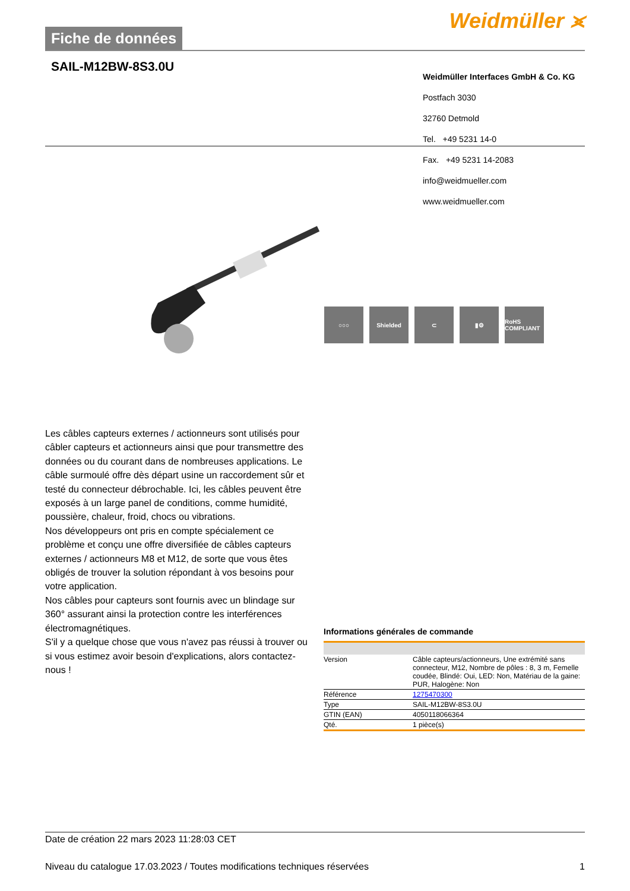Fiche de données
Weidmüller ⪤
SAIL-M12BW-8S3.0U
Weidmüller Interfaces GmbH & Co. KG
Postfach 3030
32760 Detmold
Tel. +49 5231 14-0
Fax. +49 5231 14-2083
info@weidmueller.com
www.weidmueller.com
○○○ Shielded ⊂ ▮⚙ RoHS COMPLIANT
Les câbles capteurs externes / actionneurs sont utilisés pour câbler capteurs et actionneurs ainsi que pour transmettre des données ou du courant dans de nombreuses applications. Le câble surmoulé offre dès départ usine un raccordement sûr et testé du connecteur débrochable. Ici, les câbles peuvent être exposés à un large panel de conditions, comme humidité, poussière, chaleur, froid, chocs ou vibrations.
Nos développeurs ont pris en compte spécialement ce problème et conçu une offre diversifiée de câbles capteurs externes / actionneurs M8 et M12, de sorte que vous êtes obligés de trouver la solution répondant à vos besoins pour votre application.
Nos câbles pour capteurs sont fournis avec un blindage sur 360° assurant ainsi la protection contre les interférences électromagnétiques.
S'il y a quelque chose que vous n'avez pas réussi à trouver ou si vous estimez avoir besoin d'explications, alors contactez-nous !
Informations générales de commande
| Version | Câble capteurs/actionneurs, Une extrémité sans connecteur, M12, Nombre de pôles : 8, 3 m, Femelle coudée, Blindé: Oui, LED: Non, Matériau de la gaine: PUR, Halogène: Non |
| Référence | 1275470300 |
| Type | SAIL-M12BW-8S3.0U |
| GTIN (EAN) | 4050118066364 |
| Qté. | 1 pièce(s) |
Date de création 22 mars 2023 11:28:03 CET
Niveau du catalogue 17.03.2023 / Toutes modifications techniques réservées 1